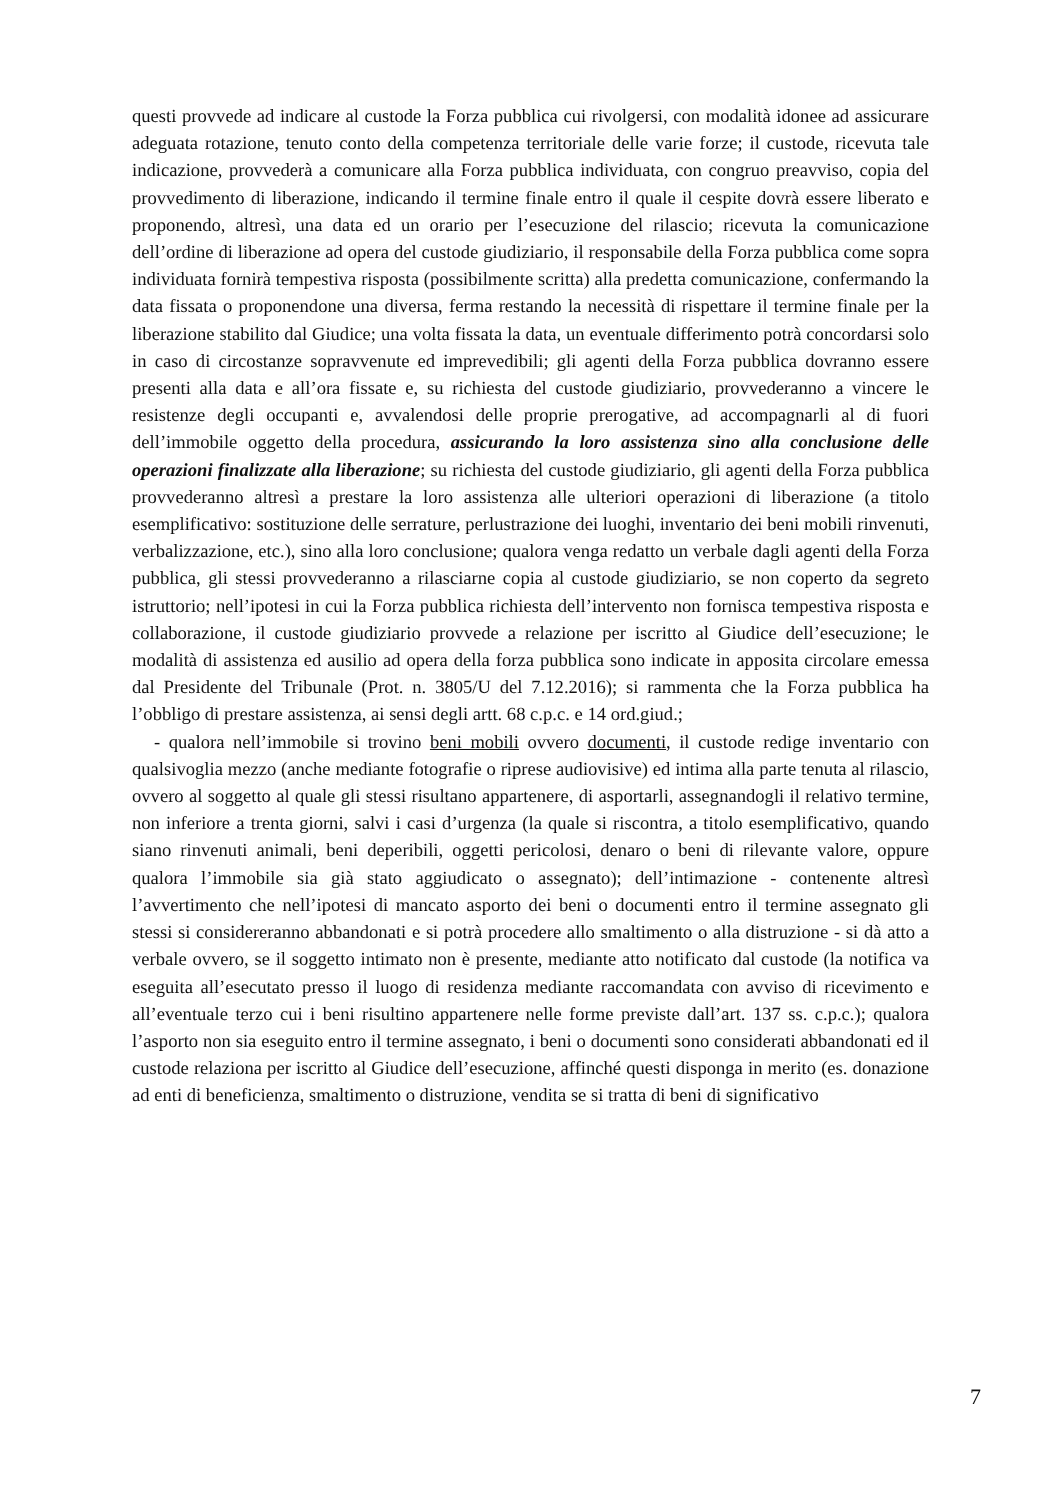questi provvede ad indicare al custode la Forza pubblica cui rivolgersi, con modalità idonee ad assicurare adeguata rotazione, tenuto conto della competenza territoriale delle varie forze; il custode, ricevuta tale indicazione, provvederà a comunicare alla Forza pubblica individuata, con congruo preavviso, copia del provvedimento di liberazione, indicando il termine finale entro il quale il cespite dovrà essere liberato e proponendo, altresì, una data ed un orario per l’esecuzione del rilascio; ricevuta la comunicazione dell’ordine di liberazione ad opera del custode giudiziario, il responsabile della Forza pubblica come sopra individuata fornirà tempestiva risposta (possibilmente scritta) alla predetta comunicazione, confermando la data fissata o proponendone una diversa, ferma restando la necessità di rispettare il termine finale per la liberazione stabilito dal Giudice; una volta fissata la data, un eventuale differimento potrà concordarsi solo in caso di circostanze sopravvenute ed imprevedibili; gli agenti della Forza pubblica dovranno essere presenti alla data e all’ora fissate e, su richiesta del custode giudiziario, provvederanno a vincere le resistenze degli occupanti e, avvalendosi delle proprie prerogative, ad accompagnarli al di fuori dell’immobile oggetto della procedura, assicurando la loro assistenza sino alla conclusione delle operazioni finalizzate alla liberazione; su richiesta del custode giudiziario, gli agenti della Forza pubblica provvederanno altresì a prestare la loro assistenza alle ulteriori operazioni di liberazione (a titolo esemplificativo: sostituzione delle serrature, perlustrazione dei luoghi, inventario dei beni mobili rinvenuti, verbalizzazione, etc.), sino alla loro conclusione; qualora venga redatto un verbale dagli agenti della Forza pubblica, gli stessi provvederanno a rilasciarne copia al custode giudiziario, se non coperto da segreto istruttorio; nell’ipotesi in cui la Forza pubblica richiesta dell’intervento non fornisca tempestiva risposta e collaborazione, il custode giudiziario provvede a relazione per iscritto al Giudice dell’esecuzione; le modalità di assistenza ed ausilio ad opera della forza pubblica sono indicate in apposita circolare emessa dal Presidente del Tribunale (Prot. n. 3805/U del 7.12.2016); si rammenta che la Forza pubblica ha l’obbligo di prestare assistenza, ai sensi degli artt. 68 c.p.c. e 14 ord.giud.;
- qualora nell’immobile si trovino beni mobili ovvero documenti, il custode redige inventario con qualsivoglia mezzo (anche mediante fotografie o riprese audiovisive) ed intima alla parte tenuta al rilascio, ovvero al soggetto al quale gli stessi risultano appartenere, di asportarli, assegnandogli il relativo termine, non inferiore a trenta giorni, salvi i casi d’urgenza (la quale si riscontra, a titolo esemplificativo, quando siano rinvenuti animali, beni deperibili, oggetti pericolosi, denaro o beni di rilevante valore, oppure qualora l’immobile sia già stato aggiudicato o assegnato); dell’intimazione - contenente altresì l’avvertimento che nell’ipotesi di mancato asporto dei beni o documenti entro il termine assegnato gli stessi si considereranno abbandonati e si potrà procedere allo smaltimento o alla distruzione - si dà atto a verbale ovvero, se il soggetto intimato non è presente, mediante atto notificato dal custode (la notifica va eseguita all’esecutato presso il luogo di residenza mediante raccomandata con avviso di ricevimento e all’eventuale terzo cui i beni risultino appartenere nelle forme previste dall’art. 137 ss. c.p.c.); qualora l’asporto non sia eseguito entro il termine assegnato, i beni o documenti sono considerati abbandonati ed il custode relaziona per iscritto al Giudice dell’esecuzione, affinché questi disponga in merito (es. donazione ad enti di beneficienza, smaltimento o distruzione, vendita se si tratta di beni di significativo
7